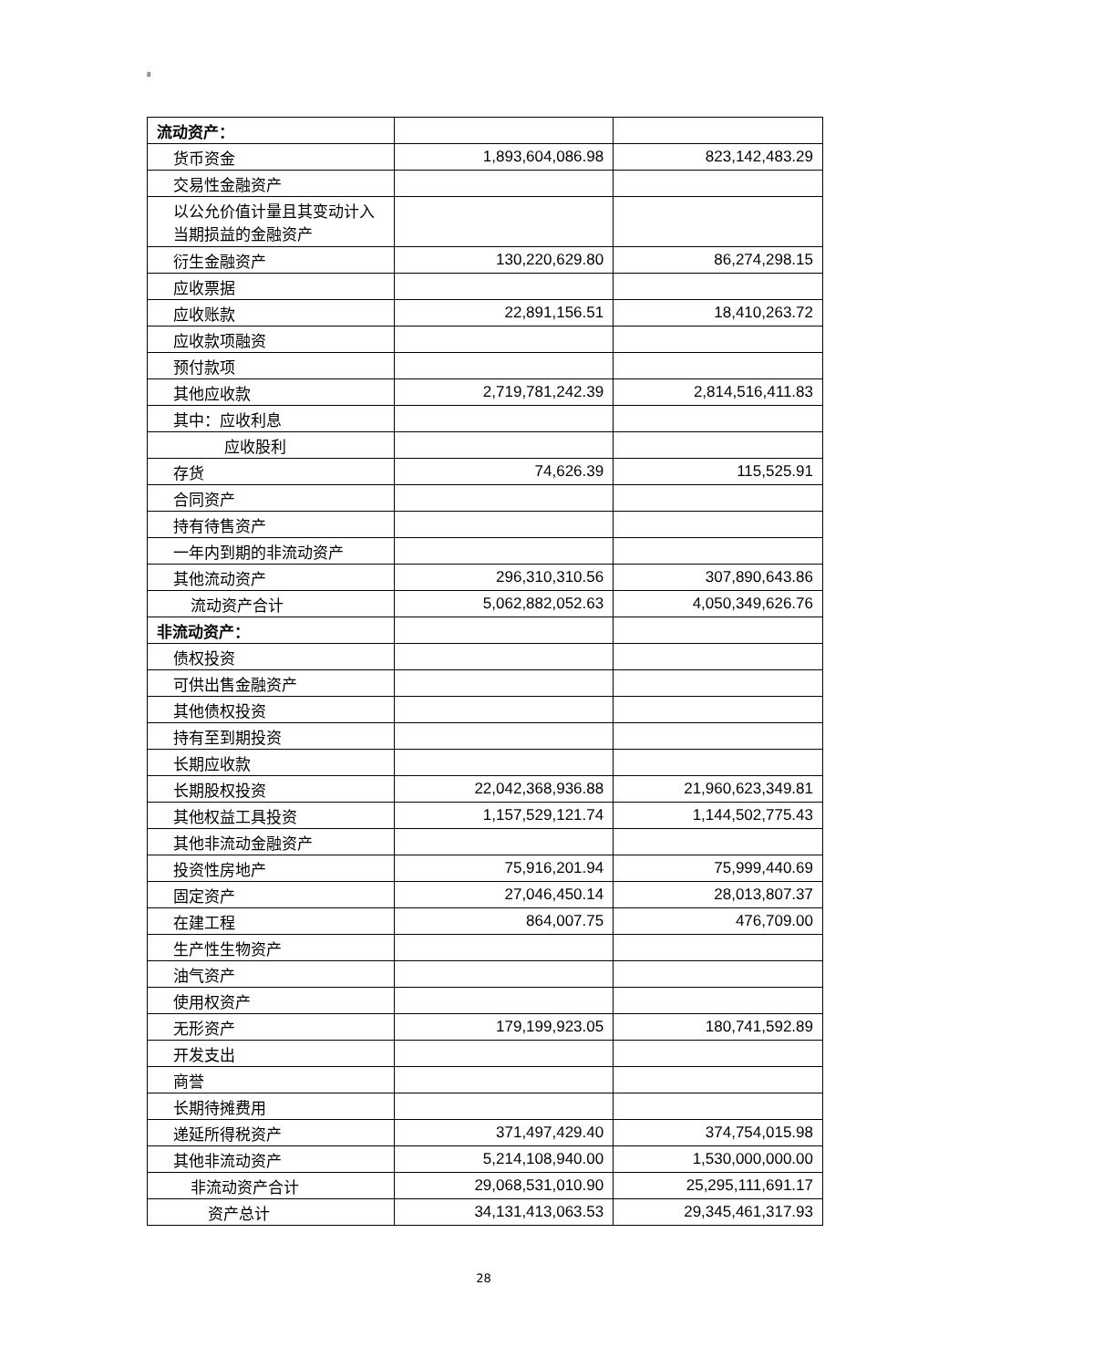8
| 流动资产： | | |
| 货币资金 | 1,893,604,086.98 | 823,142,483.29 |
| 交易性金融资产 | | |
| 以公允价值计量且其变动计入当期损益的金融资产 | | |
| 衍生金融资产 | 130,220,629.80 | 86,274,298.15 |
| 应收票据 | | |
| 应收账款 | 22,891,156.51 | 18,410,263.72 |
| 应收款项融资 | | |
| 预付款项 | | |
| 其他应收款 | 2,719,781,242.39 | 2,814,516,411.83 |
| 其中：应收利息 | | |
| 应收股利 | | |
| 存货 | 74,626.39 | 115,525.91 |
| 合同资产 | | |
| 持有待售资产 | | |
| 一年内到期的非流动资产 | | |
| 其他流动资产 | 296,310,310.56 | 307,890,643.86 |
| 流动资产合计 | 5,062,882,052.63 | 4,050,349,626.76 |
| 非流动资产： | | |
| 债权投资 | | |
| 可供出售金融资产 | | |
| 其他债权投资 | | |
| 持有至到期投资 | | |
| 长期应收款 | | |
| 长期股权投资 | 22,042,368,936.88 | 21,960,623,349.81 |
| 其他权益工具投资 | 1,157,529,121.74 | 1,144,502,775.43 |
| 其他非流动金融资产 | | |
| 投资性房地产 | 75,916,201.94 | 75,999,440.69 |
| 固定资产 | 27,046,450.14 | 28,013,807.37 |
| 在建工程 | 864,007.75 | 476,709.00 |
| 生产性生物资产 | | |
| 油气资产 | | |
| 使用权资产 | | |
| 无形资产 | 179,199,923.05 | 180,741,592.89 |
| 开发支出 | | |
| 商誉 | | |
| 长期待摊费用 | | |
| 递延所得税资产 | 371,497,429.40 | 374,754,015.98 |
| 其他非流动资产 | 5,214,108,940.00 | 1,530,000,000.00 |
| 非流动资产合计 | 29,068,531,010.90 | 25,295,111,691.17 |
| 资产总计 | 34,131,413,063.53 | 29,345,461,317.93 |
28